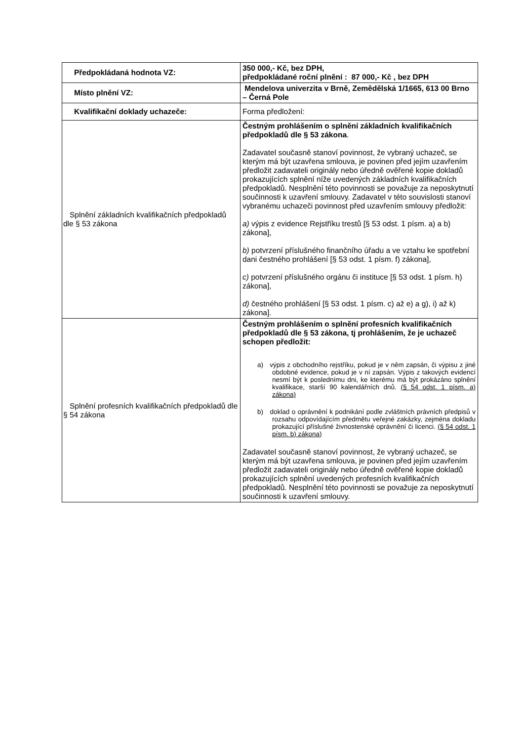| Předpokládaná hodnota VZ: | 350 000,- Kč, bez DPH, předpokládané roční plnění : 87 000,- Kč , bez DPH |
| Místo plnění VZ: | Mendelova univerzita v Brně, Zemědělská 1/1665, 613 00 Brno – Černá Pole |
| Kvalifikační doklady uchazeče: | Forma předložení: |
| Splnění základních kvalifikačních předpokladů dle § 53 zákona | Čestným prohlášením o splnění základních kvalifikačních předpokladů dle § 53 zákona . Zadavatel současně stanoví povinnost, že vybraný uchazeč, se kterým má být uzavřena smlouva, je povinen před jejím uzavřením předložit zadavateli originály nebo úředně ověřené kopie dokladů prokazujících splnění níže uvedených základních kvalifikačních předpokladů. Nesplnění této povinnosti se považuje za neposkytnutí součinnosti k uzavření smlouvy. Zadavatel v této souvislosti stanoví vybranému uchazeči povinnost před uzavřením smlouvy předložit: a) výpis z evidence Rejstříku trestů [§ 53 odst. 1 písm. a) a b) zákona], b) potvrzení příslušného finančního úřadu a ve vztahu ke spotřební dani čestného prohlášení [§ 53 odst. 1 písm. f) zákona], c) potvrzení příslušného orgánu či instituce [§ 53 odst. 1 písm. h) zákona], d) čestného prohlášení [§ 53 odst. 1 písm. c) až e) a g), i) až k) zákona]. |
| Splnění profesních kvalifikačních předpokladů dle § 54 zákona | Čestným prohlášením o splnění profesních kvalifikačních předpokladů dle § 53 zákona, tj prohlášením, že je uchazeč schopen předložit: a) výpis z obchodního rejstříku, pokud je v něm zapsán, či výpisu z jiné obdobné evidence, pokud je v ní zapsán. Výpis z takových evidencí nesmí být k poslednímu dni, ke kterému má být prokázáno splnění kvalifikace, starší 90 kalendářních dnů. (§ 54 odst. 1 písm. a) zákona) b) doklad o oprávnění k podnikání podle zvláštních právních předpisů v rozsahu odpovídajícím předmětu veřejné zakázky, zejména dokladu prokazující příslušné živnostenské oprávnění či licenci. (§ 54 odst. 1 písm. b) zákona) Zadavatel současně stanoví povinnost, že vybraný uchazeč, se kterým má být uzavřena smlouva, je povinen před jejím uzavřením předložit zadavateli originály nebo úředně ověřené kopie dokladů prokazujících splnění uvedených profesních kvalifikačních předpokladů. Nesplnění této povinnosti se považuje za neposkytnutí součinnosti k uzavření smlouvy. |